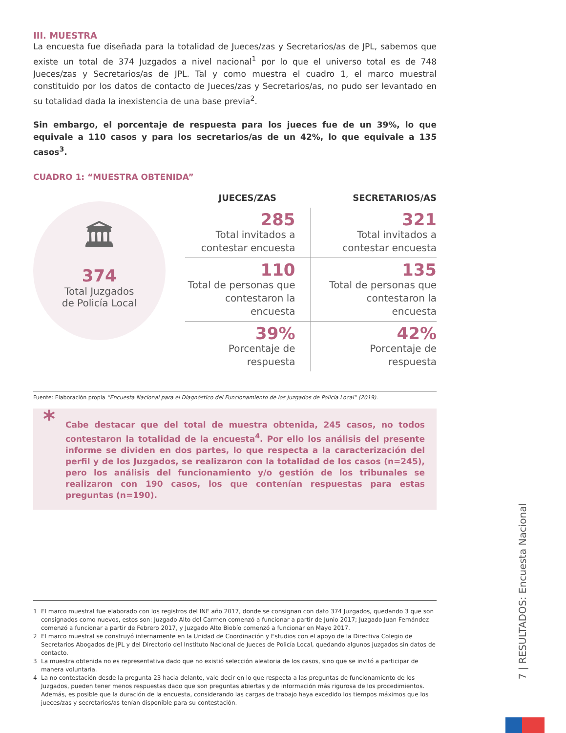III. MUESTRA
La encuesta fue diseñada para la totalidad de Jueces/zas y Secretarios/as de JPL, sabemos que existe un total de 374 Juzgados a nivel nacional<sup>1</sup> por lo que el universo total es de 748 Jueces/zas y Secretarios/as de JPL. Tal y como muestra el cuadro 1, el marco muestral constituido por los datos de contacto de Jueces/zas y Secretarios/as, no pudo ser levantado en su totalidad dada la inexistencia de una base previa<sup>2</sup>.
Sin embargo, el porcentaje de respuesta para los jueces fue de un 39%, lo que equivale a 110 casos y para los secretarios/as de un 42%, lo que equivale a 135 casos<sup>3</sup>.
CUADRO 1: “MUESTRA OBTENIDA”
🏛
374
Total Juzgados
de Policía Local
| JUECES/ZAS | SECRETARIOS/AS |
| --- | --- |
| 285 Total invitados a contestar encuesta | 321 Total invitados a contestar encuesta |
| 110 Total de personas que contestaron la encuesta | 135 Total de personas que contestaron la encuesta |
| 39% Porcentaje de respuesta | 42% Porcentaje de respuesta |
Fuente: Elaboración propia “Encuesta Nacional para el Diagnóstico del Funcionamiento de los Juzgados de Policía Local” (2019).
* Cabe destacar que del total de muestra obtenida, 245 casos, no todos contestaron la totalidad de la encuesta<sup>4</sup>. Por ello los análisis del presente informe se dividen en dos partes, lo que respecta a la caracterización del perfil y de los Juzgados, se realizaron con la totalidad de los casos (n=245), pero los análisis del funcionamiento y/o gestión de los tribunales se realizaron con 190 casos, los que contenían respuestas para estas preguntas (n=190).
1 El marco muestral fue elaborado con los registros del INE año 2017, donde se consignan con dato 374 Juzgados, quedando 3 que son consignados como nuevos, estos son: Juzgado Alto del Carmen comenzó a funcionar a partir de Junio 2017; Juzgado Juan Fernández comenzó a funcionar a partir de Febrero 2017, y Juzgado Alto Biobío comenzó a funcionar en Mayo 2017.
2 El marco muestral se construyó internamente en la Unidad de Coordinación y Estudios con el apoyo de la Directiva Colegio de Secretarios Abogados de JPL y del Directorio del Instituto Nacional de Jueces de Policía Local, quedando algunos juzgados sin datos de contacto.
3 La muestra obtenida no es representativa dado que no existió selección aleatoria de los casos, sino que se invitó a participar de manera voluntaria.
4 La no contestación desde la pregunta 23 hacia delante, vale decir en lo que respecta a las preguntas de funcionamiento de los Juzgados, pueden tener menos respuestas dado que son preguntas abiertas y de información más rigurosa de los procedimientos. Además, es posible que la duración de la encuesta, considerando las cargas de trabajo haya excedido los tiempos máximos que los jueces/zas y secretarios/as tenían disponible para su contestación.
7 | RESULTADOS: Encuesta Nacional